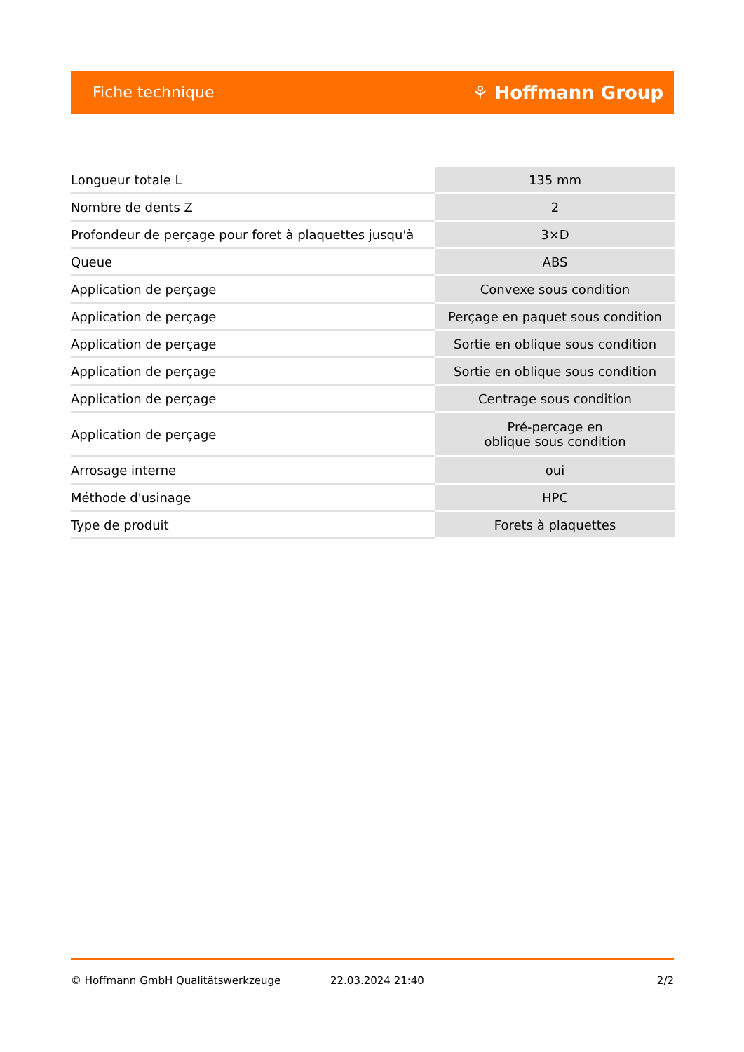Fiche technique ⚘ Hoffmann Group
| Longueur totale L | 135 mm |
| Nombre de dents Z | 2 |
| Profondeur de perçage pour foret à plaquettes jusqu'à | 3×D |
| Queue | ABS |
| Application de perçage | Convexe sous condition |
| Application de perçage | Perçage en paquet sous condition |
| Application de perçage | Sortie en oblique sous condition |
| Application de perçage | Sortie en oblique sous condition |
| Application de perçage | Centrage sous condition |
| Application de perçage | Pré-perçage en oblique sous condition |
| Arrosage interne | oui |
| Méthode d'usinage | HPC |
| Type de produit | Forets à plaquettes |
© Hoffmann GmbH Qualitätswerkzeuge 22.03.2024 21:40 2/2